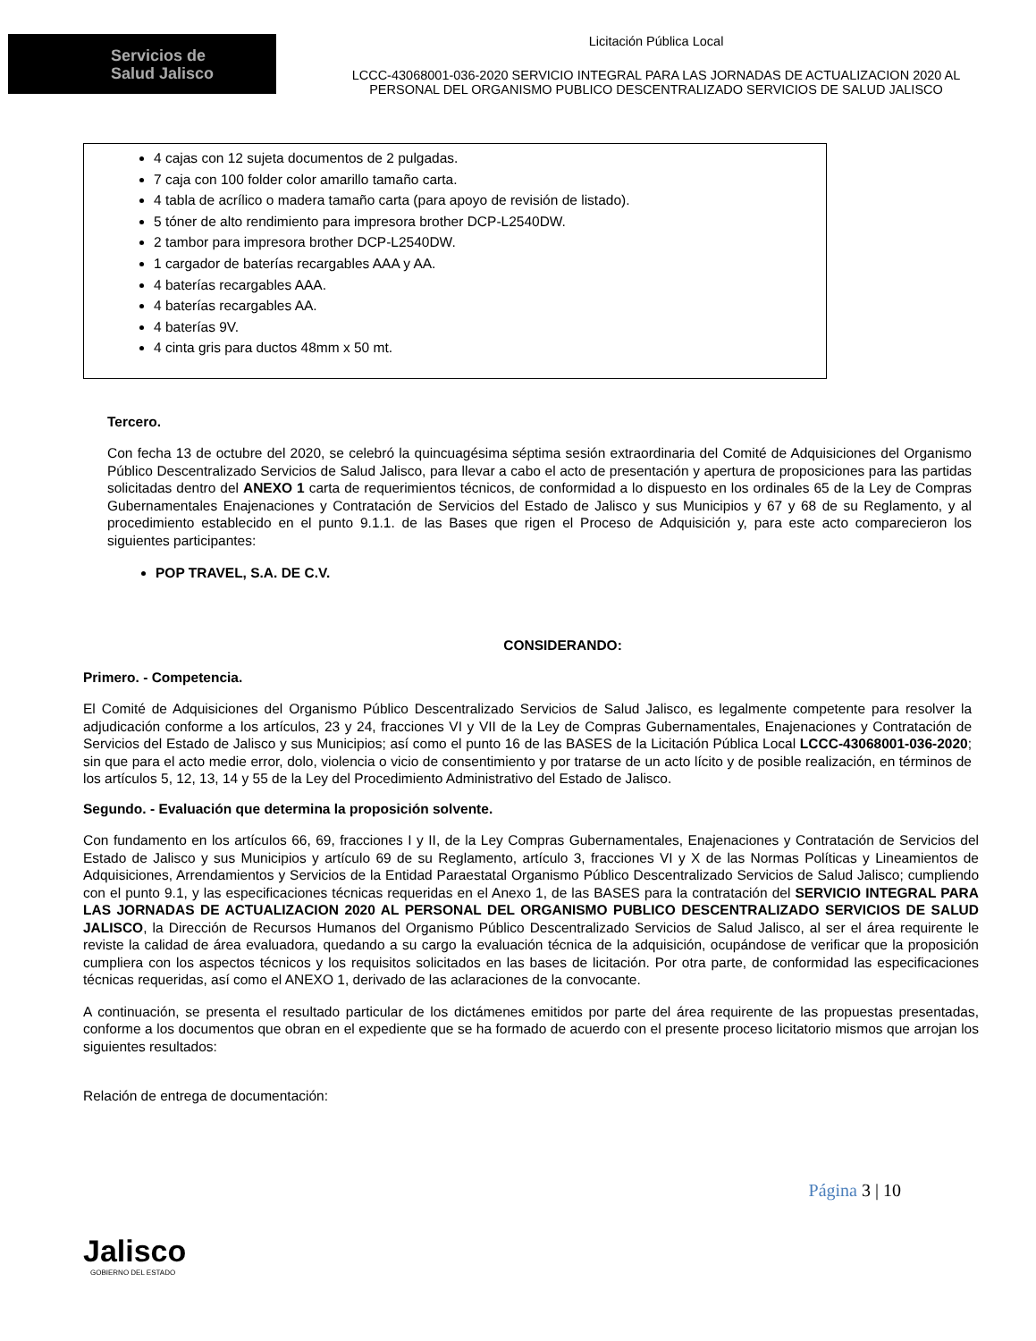Servicios de
Salud Jalisco
Licitación Pública Local
LCCC-43068001-036-2020 SERVICIO INTEGRAL PARA LAS JORNADAS DE ACTUALIZACION 2020 AL
PERSONAL DEL ORGANISMO PUBLICO DESCENTRALIZADO SERVICIOS DE SALUD JALISCO
4 cajas con 12 sujeta documentos de 2 pulgadas.
7 caja con 100 folder color amarillo tamaño carta.
4 tabla de acrílico o madera tamaño carta (para apoyo de revisión de listado).
5 tóner de alto rendimiento para impresora brother DCP-L2540DW.
2 tambor para impresora brother DCP-L2540DW.
1 cargador de baterías recargables AAA y AA.
4 baterías recargables AAA.
4 baterías recargables AA.
4 baterías 9V.
4 cinta gris para ductos 48mm x 50 mt.
Tercero.
Con fecha 13 de octubre del 2020, se celebró la quincuagésima séptima sesión extraordinaria del Comité de Adquisiciones del Organismo Público Descentralizado Servicios de Salud Jalisco, para llevar a cabo el acto de presentación y apertura de proposiciones para las partidas solicitadas dentro del ANEXO 1 carta de requerimientos técnicos, de conformidad a lo dispuesto en los ordinales 65 de la Ley de Compras Gubernamentales Enajenaciones y Contratación de Servicios del Estado de Jalisco y sus Municipios y 67 y 68 de su Reglamento, y al procedimiento establecido en el punto 9.1.1. de las Bases que rigen el Proceso de Adquisición y, para este acto comparecieron los siguientes participantes:
POP TRAVEL, S.A. DE C.V.
CONSIDERANDO:
Primero. - Competencia.
El Comité de Adquisiciones del Organismo Público Descentralizado Servicios de Salud Jalisco, es legalmente competente para resolver la adjudicación conforme a los artículos, 23 y 24, fracciones VI y VII de la Ley de Compras Gubernamentales, Enajenaciones y Contratación de Servicios del Estado de Jalisco y sus Municipios; así como el punto 16 de las BASES de la Licitación Pública Local LCCC-43068001-036-2020; sin que para el acto medie error, dolo, violencia o vicio de consentimiento y por tratarse de un acto lícito y de posible realización, en términos de los artículos 5, 12, 13, 14 y 55 de la Ley del Procedimiento Administrativo del Estado de Jalisco.
Segundo. - Evaluación que determina la proposición solvente.
Con fundamento en los artículos 66, 69, fracciones I y II, de la Ley Compras Gubernamentales, Enajenaciones y Contratación de Servicios del Estado de Jalisco y sus Municipios y artículo 69 de su Reglamento, artículo 3, fracciones VI y X de las Normas Políticas y Lineamientos de Adquisiciones, Arrendamientos y Servicios de la Entidad Paraestatal Organismo Público Descentralizado Servicios de Salud Jalisco; cumpliendo con el punto 9.1, y las especificaciones técnicas requeridas en el Anexo 1, de las BASES para la contratación del SERVICIO INTEGRAL PARA LAS JORNADAS DE ACTUALIZACION 2020 AL PERSONAL DEL ORGANISMO PUBLICO DESCENTRALIZADO SERVICIOS DE SALUD JALISCO, la Dirección de Recursos Humanos del Organismo Público Descentralizado Servicios de Salud Jalisco, al ser el área requirente le reviste la calidad de área evaluadora, quedando a su cargo la evaluación técnica de la adquisición, ocupándose de verificar que la proposición cumpliera con los aspectos técnicos y los requisitos solicitados en las bases de licitación. Por otra parte, de conformidad las especificaciones técnicas requeridas, así como el ANEXO 1, derivado de las aclaraciones de la convocante.
A continuación, se presenta el resultado particular de los dictámenes emitidos por parte del área requirente de las propuestas presentadas, conforme a los documentos que obran en el expediente que se ha formado de acuerdo con el presente proceso licitatorio mismos que arrojan los siguientes resultados:
Relación de entrega de documentación:
Página 3 | 10
Jalisco
GOBIERNO DEL ESTADO